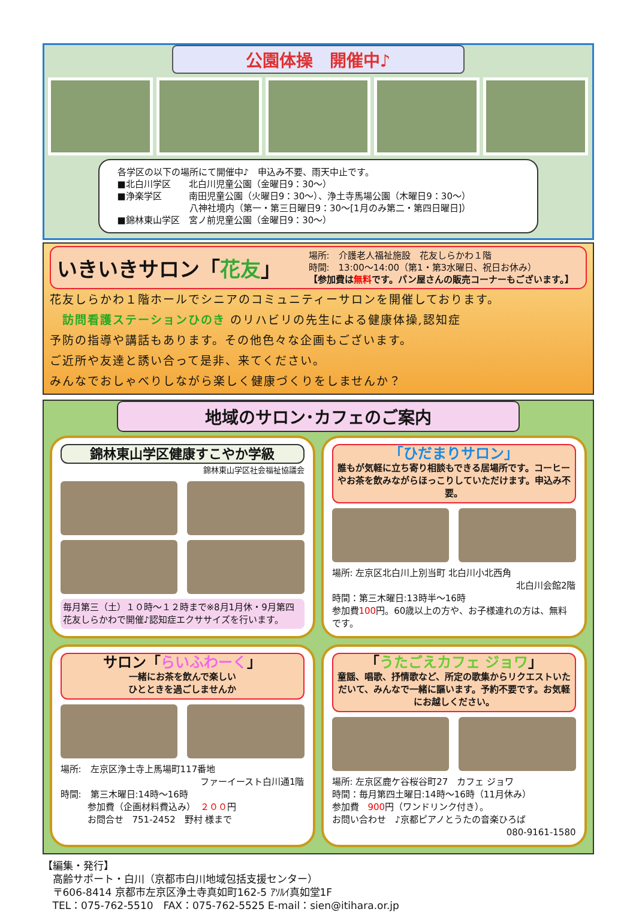公園体操　開催中♪
各学区の以下の場所にて開催中♪　申込み不要、雨天中止です。
■北白川学区　　北白川児童公園（金曜日9：30～）
■浄楽学区　　　南田児童公園（火曜日9：30～）、浄土寺馬場公園（木曜日9：30～）
　　　　　　　　八神社境内（第一・第三日曜日9：30～[1月のみ第二・第四日曜日]）
■錦林東山学区　宮ノ前児童公園（金曜日9：30～）
いきいきサロン「花友」
場所:　介護老人福祉施設　花友しらかわ１階
時間:　13:00～14:00（第1・第3水曜日、祝日お休み）
【参加費は無料です。パン屋さんの販売コーナーもございます。】
花友しらかわ１階ホールでシニアのコミュニティーサロンを開催しております。
　訪問看護ステーションひのき のリハビリの先生による健康体操,認知症
予防の指導や講話もあります。その他色々な企画もございます。
ご近所や友達と誘い合って是非、来てください。
みんなでおしゃべりしながら楽しく健康づくりをしませんか？
地域のサロン･カフェのご案内
錦林東山学区健康すこやか学級
錦林東山学区社会福祉協議会
毎月第三（土）１０時～１２時まで※8月1月休・9月第四
花友しらかわで開催♪認知症エクササイズを行います。
「ひだまりサロン」
誰もが気軽に立ち寄り相談もできる居場所です。コーヒーやお茶を飲みながらほっこりしていただけます。申込み不要。
場所: 左京区北白川上別当町 北白川小北西角
北白川会館2階
時間：第三木曜日:13時半～16時
参加費100円。60歳以上の方や、お子様連れの方は、無料です。
サロン「らいふわーく」
一緒にお茶を飲んで楽しい
ひとときを過ごしませんか
場所:　左京区浄土寺上馬場町117番地
ファーイースト白川通1階
時間:　第三木曜日:14時～16時
　　　参加費（企画材料費込み）　２００円
　　　お問合せ　751-2452　野村 様まで
「うたごえカフェ ジョワ」
童謡、唱歌、抒情歌など、所定の歌集からリクエストいただいて、みんなで一緒に謳います。予約不要です。お気軽にお越しください。
場所: 左京区鹿ケ谷桜谷町27　カフェ ジョワ
時間：毎月第四土曜日:14時～16時（11月休み）
参加費　900円（ワンドリンク付き）。
お問い合わせ　♪京都ピアノとうたの音楽ひろば
080-9161-1580
【編集・発行】
　高齢サポート・白川（京都市白川地域包括支援センター）
　〒606-8414 京都市左京区浄土寺真如町162-5 ｱｿﾙｲ真如堂1F
　TEL：075-762-5510　FAX：075-762-5525 E-mail：sien@itihara.or.jp